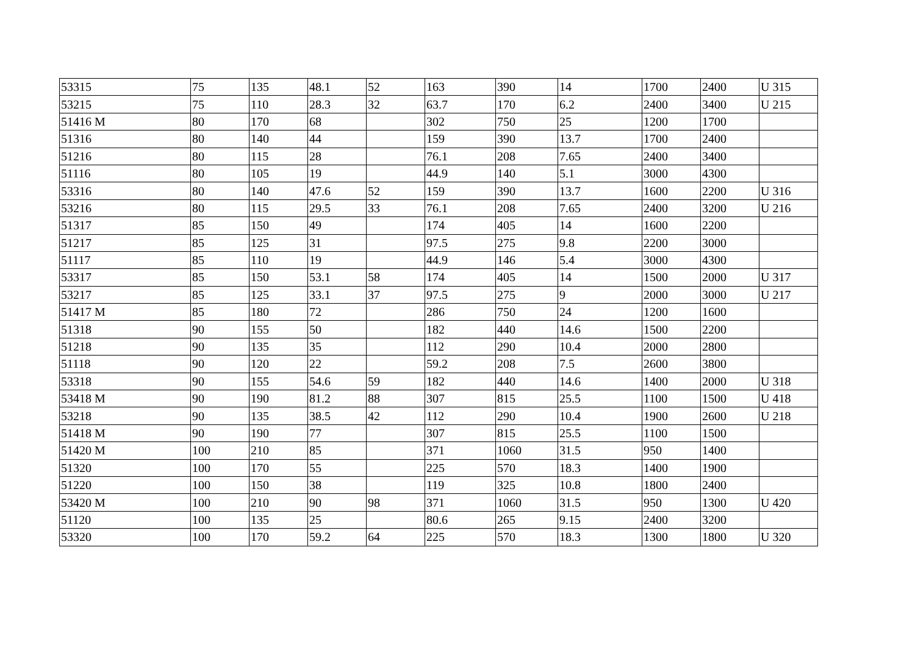| 53315 | 75 | 135 | 48.1 | 52 | 163 | 390 | 14 | 1700 | 2400 | U 315 |
| 53215 | 75 | 110 | 28.3 | 32 | 63.7 | 170 | 6.2 | 2400 | 3400 | U 215 |
| 51416 M | 80 | 170 | 68 | | 302 | 750 | 25 | 1200 | 1700 | |
| 51316 | 80 | 140 | 44 | | 159 | 390 | 13.7 | 1700 | 2400 | |
| 51216 | 80 | 115 | 28 | | 76.1 | 208 | 7.65 | 2400 | 3400 | |
| 51116 | 80 | 105 | 19 | | 44.9 | 140 | 5.1 | 3000 | 4300 | |
| 53316 | 80 | 140 | 47.6 | 52 | 159 | 390 | 13.7 | 1600 | 2200 | U 316 |
| 53216 | 80 | 115 | 29.5 | 33 | 76.1 | 208 | 7.65 | 2400 | 3200 | U 216 |
| 51317 | 85 | 150 | 49 | | 174 | 405 | 14 | 1600 | 2200 | |
| 51217 | 85 | 125 | 31 | | 97.5 | 275 | 9.8 | 2200 | 3000 | |
| 51117 | 85 | 110 | 19 | | 44.9 | 146 | 5.4 | 3000 | 4300 | |
| 53317 | 85 | 150 | 53.1 | 58 | 174 | 405 | 14 | 1500 | 2000 | U 317 |
| 53217 | 85 | 125 | 33.1 | 37 | 97.5 | 275 | 9 | 2000 | 3000 | U 217 |
| 51417 M | 85 | 180 | 72 | | 286 | 750 | 24 | 1200 | 1600 | |
| 51318 | 90 | 155 | 50 | | 182 | 440 | 14.6 | 1500 | 2200 | |
| 51218 | 90 | 135 | 35 | | 112 | 290 | 10.4 | 2000 | 2800 | |
| 51118 | 90 | 120 | 22 | | 59.2 | 208 | 7.5 | 2600 | 3800 | |
| 53318 | 90 | 155 | 54.6 | 59 | 182 | 440 | 14.6 | 1400 | 2000 | U 318 |
| 53418 M | 90 | 190 | 81.2 | 88 | 307 | 815 | 25.5 | 1100 | 1500 | U 418 |
| 53218 | 90 | 135 | 38.5 | 42 | 112 | 290 | 10.4 | 1900 | 2600 | U 218 |
| 51418 M | 90 | 190 | 77 | | 307 | 815 | 25.5 | 1100 | 1500 | |
| 51420 M | 100 | 210 | 85 | | 371 | 1060 | 31.5 | 950 | 1400 | |
| 51320 | 100 | 170 | 55 | | 225 | 570 | 18.3 | 1400 | 1900 | |
| 51220 | 100 | 150 | 38 | | 119 | 325 | 10.8 | 1800 | 2400 | |
| 53420 M | 100 | 210 | 90 | 98 | 371 | 1060 | 31.5 | 950 | 1300 | U 420 |
| 51120 | 100 | 135 | 25 | | 80.6 | 265 | 9.15 | 2400 | 3200 | |
| 53320 | 100 | 170 | 59.2 | 64 | 225 | 570 | 18.3 | 1300 | 1800 | U 320 |